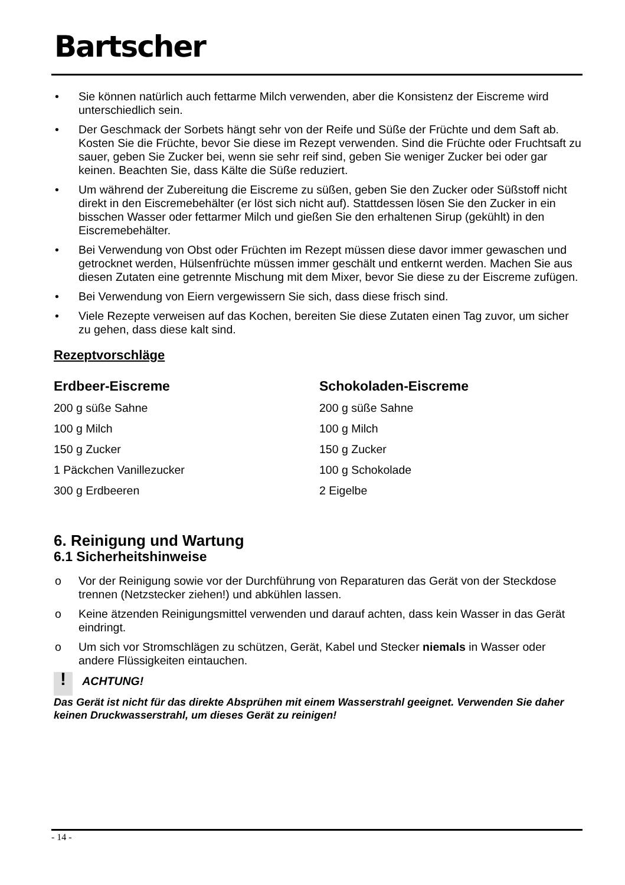Bartscher
• Sie können natürlich auch fettarme Milch verwenden, aber die Konsistenz der Eiscreme wird unterschiedlich sein.
• Der Geschmack der Sorbets hängt sehr von der Reife und Süße der Früchte und dem Saft ab. Kosten Sie die Früchte, bevor Sie diese im Rezept verwenden. Sind die Früchte oder Fruchtsaft zu sauer, geben Sie Zucker bei, wenn sie sehr reif sind, geben Sie weniger Zucker bei oder gar keinen. Beachten Sie, dass Kälte die Süße reduziert.
• Um während der Zubereitung die Eiscreme zu süßen, geben Sie den Zucker oder Süßstoff nicht direkt in den Eiscremebehälter (er löst sich nicht auf). Stattdessen lösen Sie den Zucker in ein bisschen Wasser oder fettarmer Milch und gießen Sie den erhaltenen Sirup (gekühlt) in den Eiscremebehälter.
• Bei Verwendung von Obst oder Früchten im Rezept müssen diese davor immer gewaschen und getrocknet werden, Hülsenfrüchte müssen immer geschält und entkernt werden. Machen Sie aus diesen Zutaten eine getrennte Mischung mit dem Mixer, bevor Sie diese zu der Eiscreme zufügen.
• Bei Verwendung von Eiern vergewissern Sie sich, dass diese frisch sind.
• Viele Rezepte verweisen auf das Kochen, bereiten Sie diese Zutaten einen Tag zuvor, um sicher zu gehen, dass diese kalt sind.
Rezeptvorschläge
Erdbeer-Eiscreme
200 g süße Sahne
100 g Milch
150 g Zucker
1 Päckchen Vanillezucker
300 g Erdbeeren
Schokoladen-Eiscreme
200 g süße Sahne
100 g Milch
150 g Zucker
100 g Schokolade
2 Eigelbe
6. Reinigung und Wartung
6.1 Sicherheitshinweise
o Vor der Reinigung sowie vor der Durchführung von Reparaturen das Gerät von der Steckdose trennen (Netzstecker ziehen!) und abkühlen lassen.
o Keine ätzenden Reinigungsmittel verwenden und darauf achten, dass kein Wasser in das Gerät eindringt.
o Um sich vor Stromschlägen zu schützen, Gerät, Kabel und Stecker niemals in Wasser oder andere Flüssigkeiten eintauchen.
! ACHTUNG!
Das Gerät ist nicht für das direkte Absprühen mit einem Wasserstrahl geeignet. Verwenden Sie daher keinen Druckwasserstrahl, um dieses Gerät zu reinigen!
- 14 -